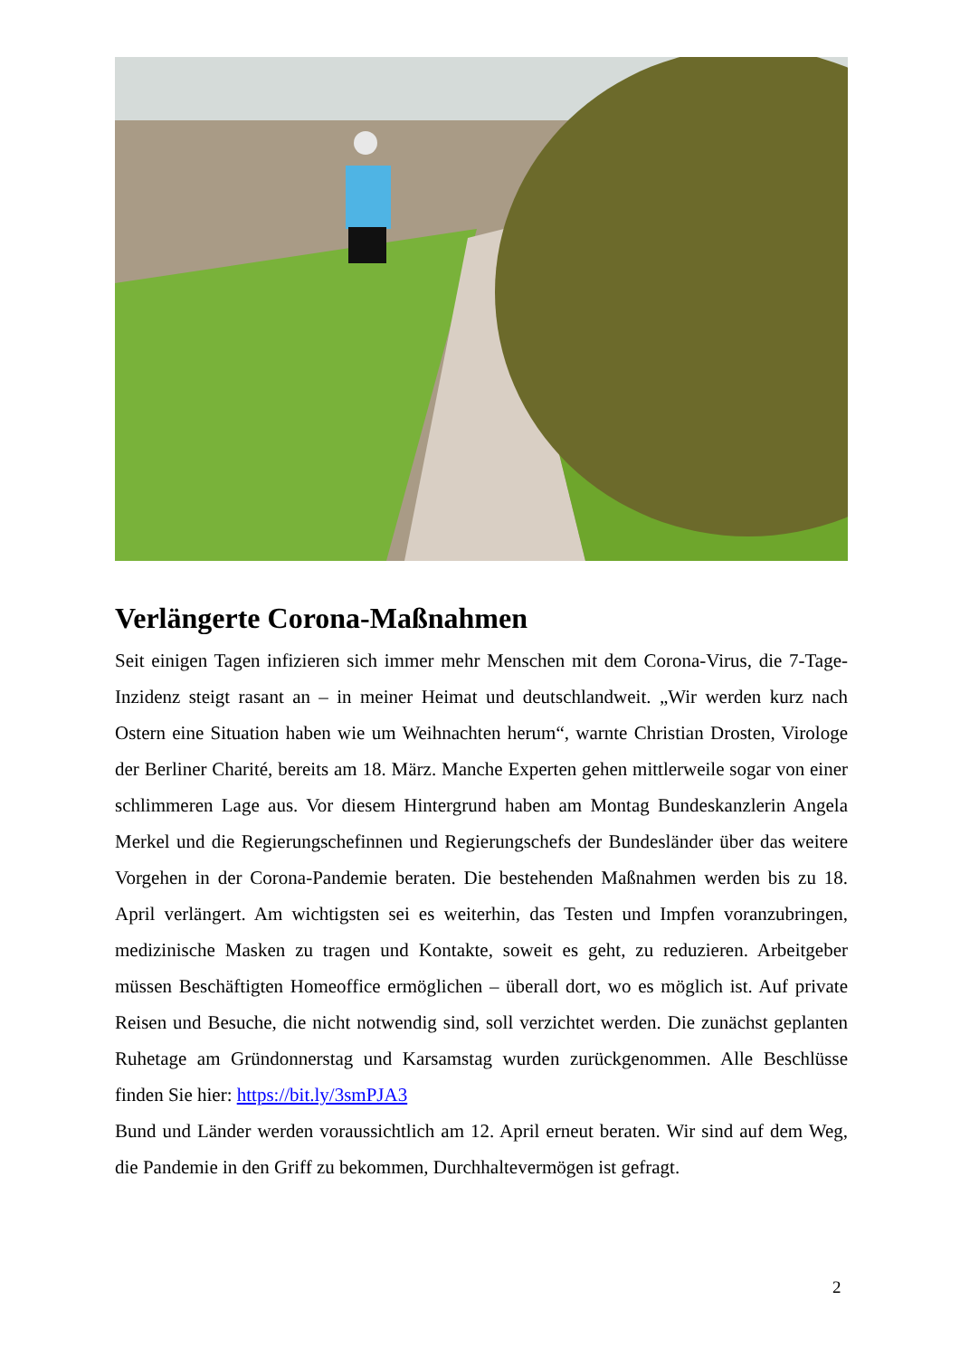Verlängerte Corona-Maßnahmen
Seit einigen Tagen infizieren sich immer mehr Menschen mit dem Corona-Virus, die 7-Tage-Inzidenz steigt rasant an – in meiner Heimat und deutschlandweit. „Wir werden kurz nach Ostern eine Situation haben wie um Weihnachten herum“, warnte Christian Drosten, Virologe der Berliner Charité, bereits am 18. März. Manche Experten gehen mittlerweile sogar von einer schlimmeren Lage aus. Vor diesem Hintergrund haben am Montag Bundeskanzlerin Angela Merkel und die Regierungschefinnen und Regierungschefs der Bundesländer über das weitere Vorgehen in der Corona-Pandemie beraten. Die bestehenden Maßnahmen werden bis zu 18. April verlängert. Am wichtigsten sei es weiterhin, das Testen und Impfen voranzubringen, medizinische Masken zu tragen und Kontakte, soweit es geht, zu reduzieren. Arbeitgeber müssen Beschäftigten Homeoffice ermöglichen – überall dort, wo es möglich ist. Auf private Reisen und Besuche, die nicht notwendig sind, soll verzichtet werden. Die zunächst geplanten Ruhetage am Gründonnerstag und Karsamstag wurden zurückgenommen. Alle Beschlüsse finden Sie hier: https://bit.ly/3smPJA3
Bund und Länder werden voraussichtlich am 12. April erneut beraten. Wir sind auf dem Weg, die Pandemie in den Griff zu bekommen, Durchhaltevermögen ist gefragt.
2